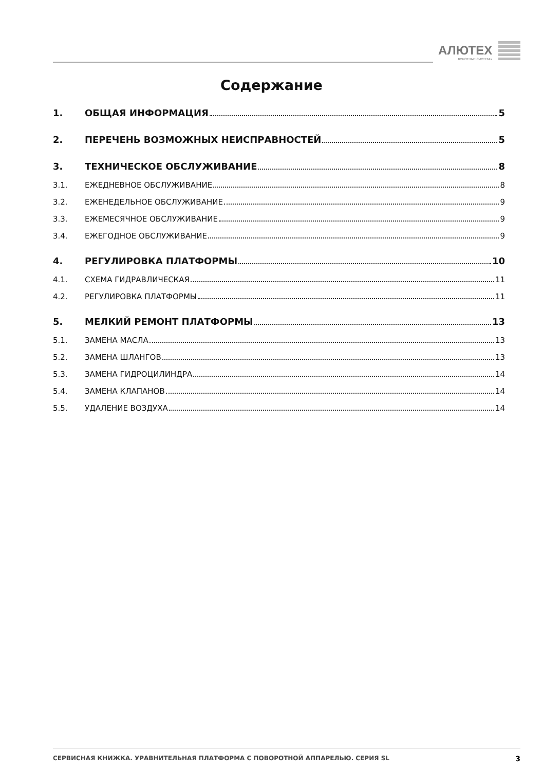АЛЮТЕХ
ВОРОТНЫЕ СИСТЕМЫ
Содержание
1. ОБЩАЯ ИНФОРМАЦИЯ 5
2. ПЕРЕЧЕНЬ ВОЗМОЖНЫХ НЕИСПРАВНОСТЕЙ 5
3. ТЕХНИЧЕСКОЕ ОБСЛУЖИВАНИЕ 8
3.1. ЕЖЕДНЕВНОЕ ОБСЛУЖИВАНИЕ 8
3.2. ЕЖЕНЕДЕЛЬНОЕ ОБСЛУЖИВАНИЕ 9
3.3. ЕЖЕМЕСЯЧНОЕ ОБСЛУЖИВАНИЕ 9
3.4. ЕЖЕГОДНОЕ ОБСЛУЖИВАНИЕ 9
4. РЕГУЛИРОВКА ПЛАТФОРМЫ 10
4.1. СХЕМА ГИДРАВЛИЧЕСКАЯ 11
4.2. РЕГУЛИРОВКА ПЛАТФОРМЫ 11
5. МЕЛКИЙ РЕМОНТ ПЛАТФОРМЫ 13
5.1. ЗАМЕНА МАСЛА 13
5.2. ЗАМЕНА ШЛАНГОВ 13
5.3. ЗАМЕНА ГИДРОЦИЛИНДРА 14
5.4. ЗАМЕНА КЛАПАНОВ 14
5.5. УДАЛЕНИЕ ВОЗДУХА 14
СЕРВИСНАЯ КНИЖКА. УРАВНИТЕЛЬНАЯ ПЛАТФОРМА С ПОВОРОТНОЙ АППАРЕЛЬЮ. СЕРИЯ SL 3